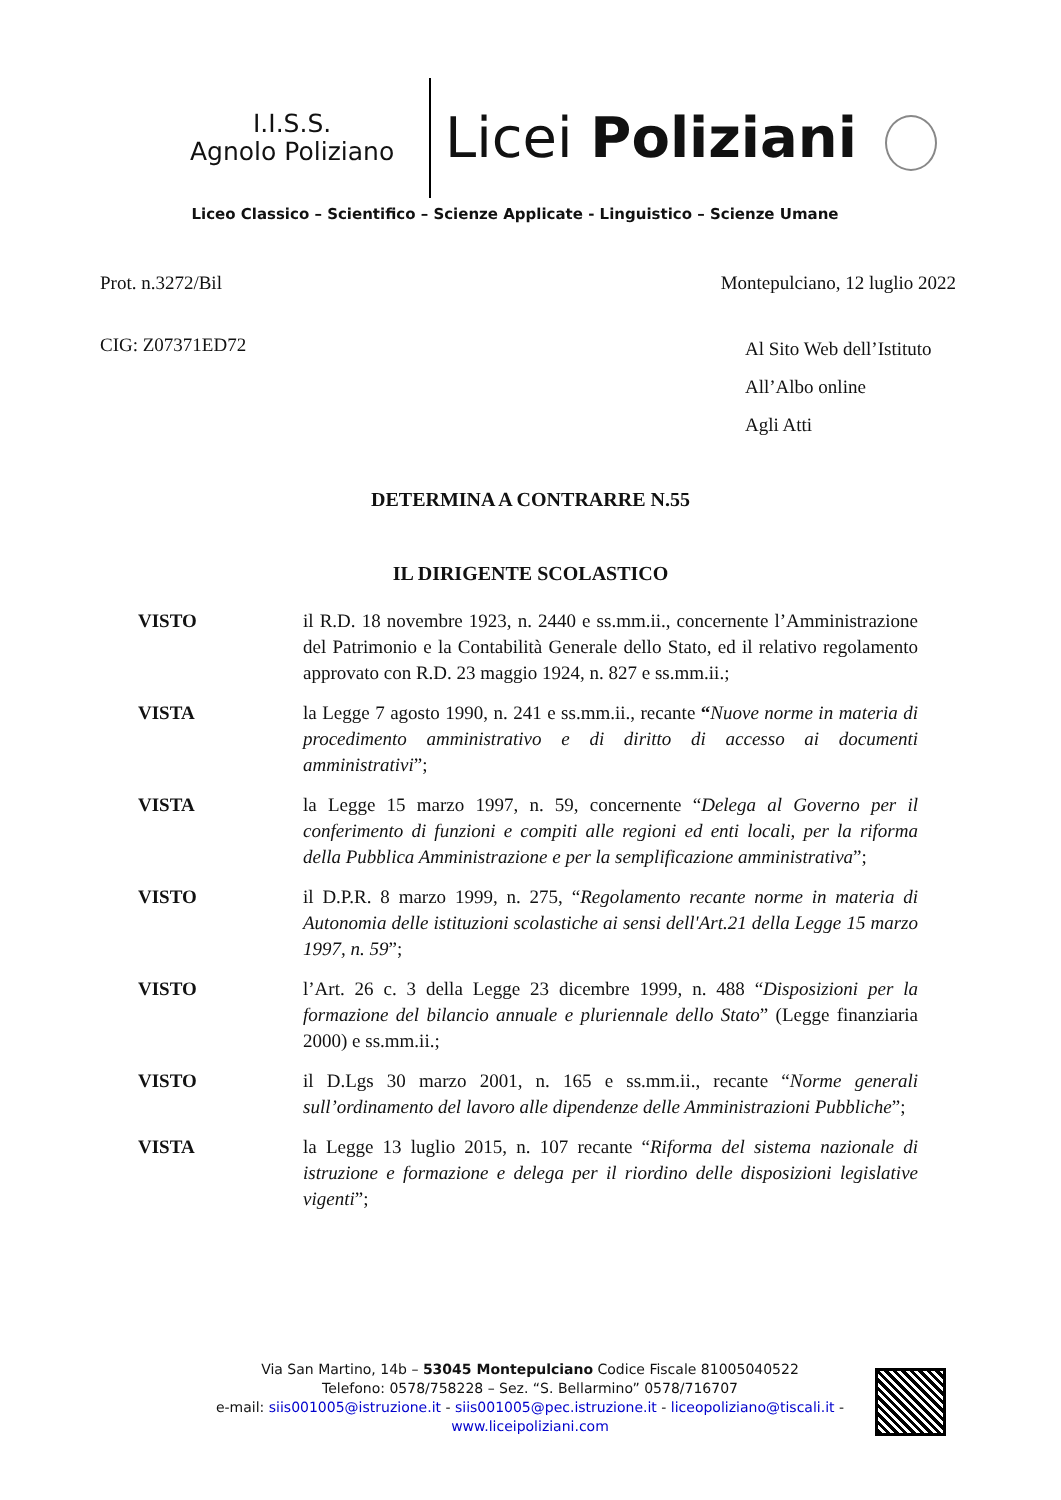I.I.S.S.
Agnolo Poliziano
Licei Poliziani
Liceo Classico – Scientifico – Scienze Applicate - Linguistico – Scienze Umane
Prot. n.3272/Bil Montepulciano, 12 luglio 2022
CIG: Z07371ED72
Al Sito Web dell’Istituto
All’Albo online
Agli Atti
DETERMINA A CONTRARRE N.55
IL DIRIGENTE SCOLASTICO
VISTO il R.D. 18 novembre 1923, n. 2440 e ss.mm.ii., concernente l’Amministrazione del Patrimonio e la Contabilità Generale dello Stato, ed il relativo regolamento approvato con R.D. 23 maggio 1924, n. 827 e ss.mm.ii.;
VISTA la Legge 7 agosto 1990, n. 241 e ss.mm.ii., recante “Nuove norme in materia di procedimento amministrativo e di diritto di accesso ai documenti amministrativi”;
VISTA la Legge 15 marzo 1997, n. 59, concernente “Delega al Governo per il conferimento di funzioni e compiti alle regioni ed enti locali, per la riforma della Pubblica Amministrazione e per la semplificazione amministrativa”;
VISTO il D.P.R. 8 marzo 1999, n. 275, “Regolamento recante norme in materia di Autonomia delle istituzioni scolastiche ai sensi dell'Art.21 della Legge 15 marzo 1997, n. 59”;
VISTO l’Art. 26 c. 3 della Legge 23 dicembre 1999, n. 488 “Disposizioni per la formazione del bilancio annuale e pluriennale dello Stato” (Legge finanziaria 2000) e ss.mm.ii.;
VISTO il D.Lgs 30 marzo 2001, n. 165 e ss.mm.ii., recante “Norme generali sull’ordinamento del lavoro alle dipendenze delle Amministrazioni Pubbliche”;
VISTA la Legge 13 luglio 2015, n. 107 recante “Riforma del sistema nazionale di istruzione e formazione e delega per il riordino delle disposizioni legislative vigenti”;
Via San Martino, 14b – 53045 Montepulciano Codice Fiscale 81005040522
Telefono: 0578/758228 – Sez. “S. Bellarmino” 0578/716707
e-mail: siis001005@istruzione.it - siis001005@pec.istruzione.it - liceopoliziano@tiscali.it -
www.liceipoliziani.com